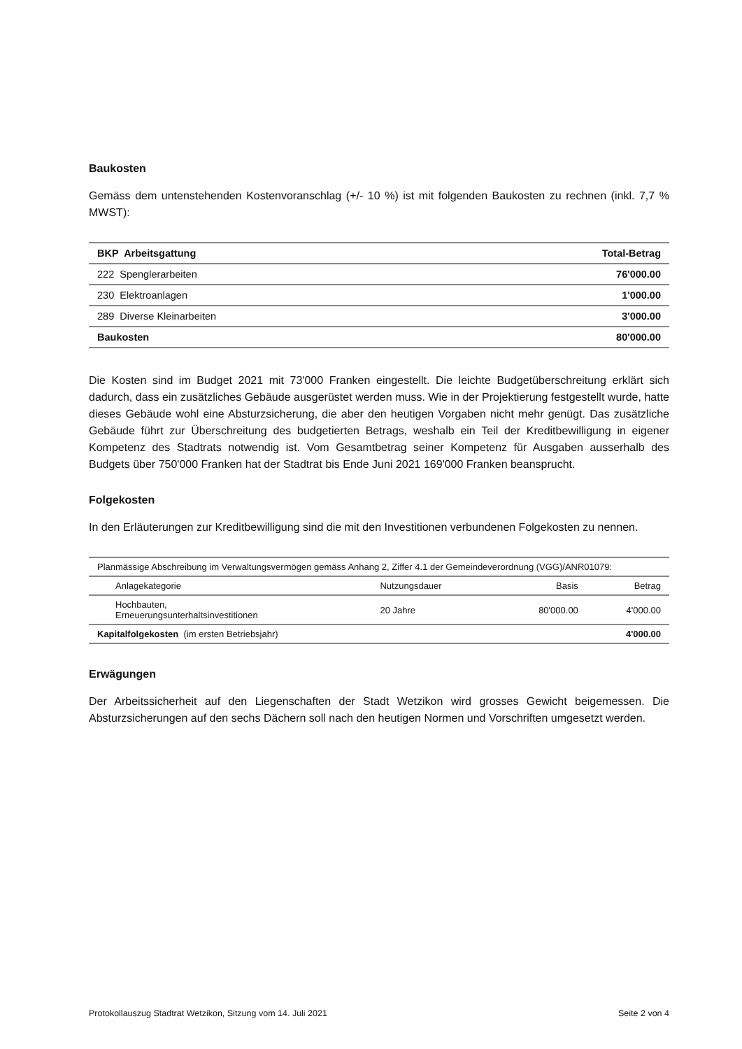Baukosten
Gemäss dem untenstehenden Kostenvoranschlag (+/- 10 %) ist mit folgenden Baukosten zu rechnen (inkl. 7,7 % MWST):
| BKP Arbeitsgattung | Total-Betrag |
| --- | --- |
| 222 Spenglerarbeiten | 76'000.00 |
| 230 Elektroanlagen | 1'000.00 |
| 289 Diverse Kleinarbeiten | 3'000.00 |
| Baukosten | 80'000.00 |
Die Kosten sind im Budget 2021 mit 73'000 Franken eingestellt. Die leichte Budgetüberschreitung erklärt sich dadurch, dass ein zusätzliches Gebäude ausgerüstet werden muss. Wie in der Projektierung festgestellt wurde, hatte dieses Gebäude wohl eine Absturzsicherung, die aber den heutigen Vorgaben nicht mehr genügt. Das zusätzliche Gebäude führt zur Überschreitung des budgetierten Betrags, weshalb ein Teil der Kreditbewilligung in eigener Kompetenz des Stadtrats notwendig ist. Vom Gesamtbetrag seiner Kompetenz für Ausgaben ausserhalb des Budgets über 750'000 Franken hat der Stadtrat bis Ende Juni 2021 169'000 Franken beansprucht.
Folgekosten
In den Erläuterungen zur Kreditbewilligung sind die mit den Investitionen verbundenen Folgekosten zu nennen.
| Planmässige Abschreibung im Verwaltungsvermögen gemäss Anhang 2, Ziffer 4.1 der Gemeindeverordnung (VGG)/ANR01079: | | | |
| Anlagekategorie | Nutzungsdauer | Basis | Betrag |
| Hochbauten, Erneuerungsunterhaltsinvestitionen | 20 Jahre | 80'000.00 | 4'000.00 |
| Kapitalfolgekosten (im ersten Betriebsjahr) | | | 4'000.00 |
Erwägungen
Der Arbeitssicherheit auf den Liegenschaften der Stadt Wetzikon wird grosses Gewicht beigemessen. Die Absturzsicherungen auf den sechs Dächern soll nach den heutigen Normen und Vorschriften umgesetzt werden.
Protokollauszug Stadtrat Wetzikon, Sitzung vom 14. Juli 2021 Seite 2 von 4